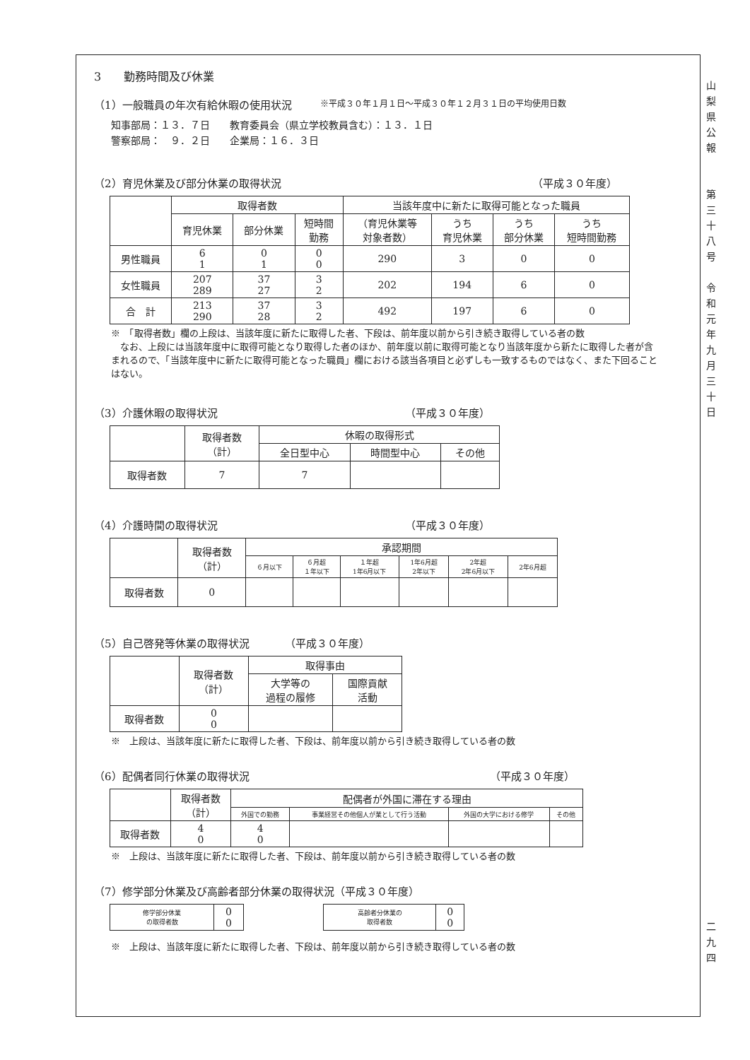3　　勤務時間及び休業
（1）一般職員の年次有給休暇の使用状況 ※平成３０年１月１日～平成３０年１２月３１日の平均使用日数
知事部局：１３．７日　　教育委員会（県立学校教員含む）：１３．１日
警察部局：　９．２日　　企業局：１６．３日
（2）育児休業及び部分休業の取得状況 （平成３０年度）
| | 取得者数 | | | 当該年度中に新たに取得可能となった職員 | | | |
| --- | --- | --- | --- | --- | --- | --- | --- |
| | 育児休業 | 部分休業 | 短時間 勤務 | （育児休業等 対象者数） | うち 育児休業 | うち 部分休業 | うち 短時間勤務 |
| 男性職員 | 6 1 | 0 1 | 0 0 | 290 | 3 | 0 | 0 |
| 女性職員 | 207 289 | 37 27 | 3 2 | 202 | 194 | 6 | 0 |
| 合 計 | 213 290 | 37 28 | 3 2 | 492 | 197 | 6 | 0 |
※　「取得者数」欄の上段は、当該年度に新たに取得した者、下段は、前年度以前から引き続き取得している者の数
　なお、上段には当該年度中に取得可能となり取得した者のほか、前年度以前に取得可能となり当該年度から新たに取得した者が含まれるので、「当該年度中に新たに取得可能となった職員」欄における該当各項目と必ずしも一致するものではなく、また下回ることはない。
（3）介護休暇の取得状況 （平成３０年度）
| | 取得者数 （計） | 休暇の取得形式 | | |
| --- | --- | --- | --- | --- |
| | | 全日型中心 | 時間型中心 | その他 |
| 取得者数 | 7 | 7 | | |
（4）介護時間の取得状況 （平成３０年度）
| | 取得者数 （計） | 承認期間 | | | | | |
| --- | --- | --- | --- | --- | --- | --- | --- |
| | | ６月以下 | ６月超 １年以下 | １年超 1年6月以下 | 1年6月超 2年以下 | 2年超 2年6月以下 | 2年6月超 |
| 取得者数 | 0 | | | | | | |
（5）自己啓発等休業の取得状況 （平成３０年度）
| | 取得者数 （計） | 取得事由 | |
| --- | --- | --- | --- |
| | | 大学等の 過程の履修 | 国際貢献 活動 |
| 取得者数 | 0 0 | | |
※　上段は、当該年度に新たに取得した者、下段は、前年度以前から引き続き取得している者の数
（6）配偶者同行休業の取得状況 （平成３０年度）
| | 取得者数 （計） | 配偶者が外国に滞在する理由 | | | |
| --- | --- | --- | --- | --- | --- |
| | | 外国での勤務 | 事業経営その他個人が業として行う活動 | 外国の大学における修学 | その他 |
| 取得者数 | 4 0 | 4 0 | | | |
※　上段は、当該年度に新たに取得した者、下段は、前年度以前から引き続き取得している者の数
（7）修学部分休業及び高齢者部分休業の取得状況（平成３０年度）
| 修学部分休業 の取得者数 | 0 0 |
| 高齢者分休業の 取得者数 | 0 0 |
※　上段は、当該年度に新たに取得した者、下段は、前年度以前から引き続き取得している者の数
山
梨
県
公
報
第
三
十
八
号
令
和
元
年
九
月
三
十
日
二
九
四